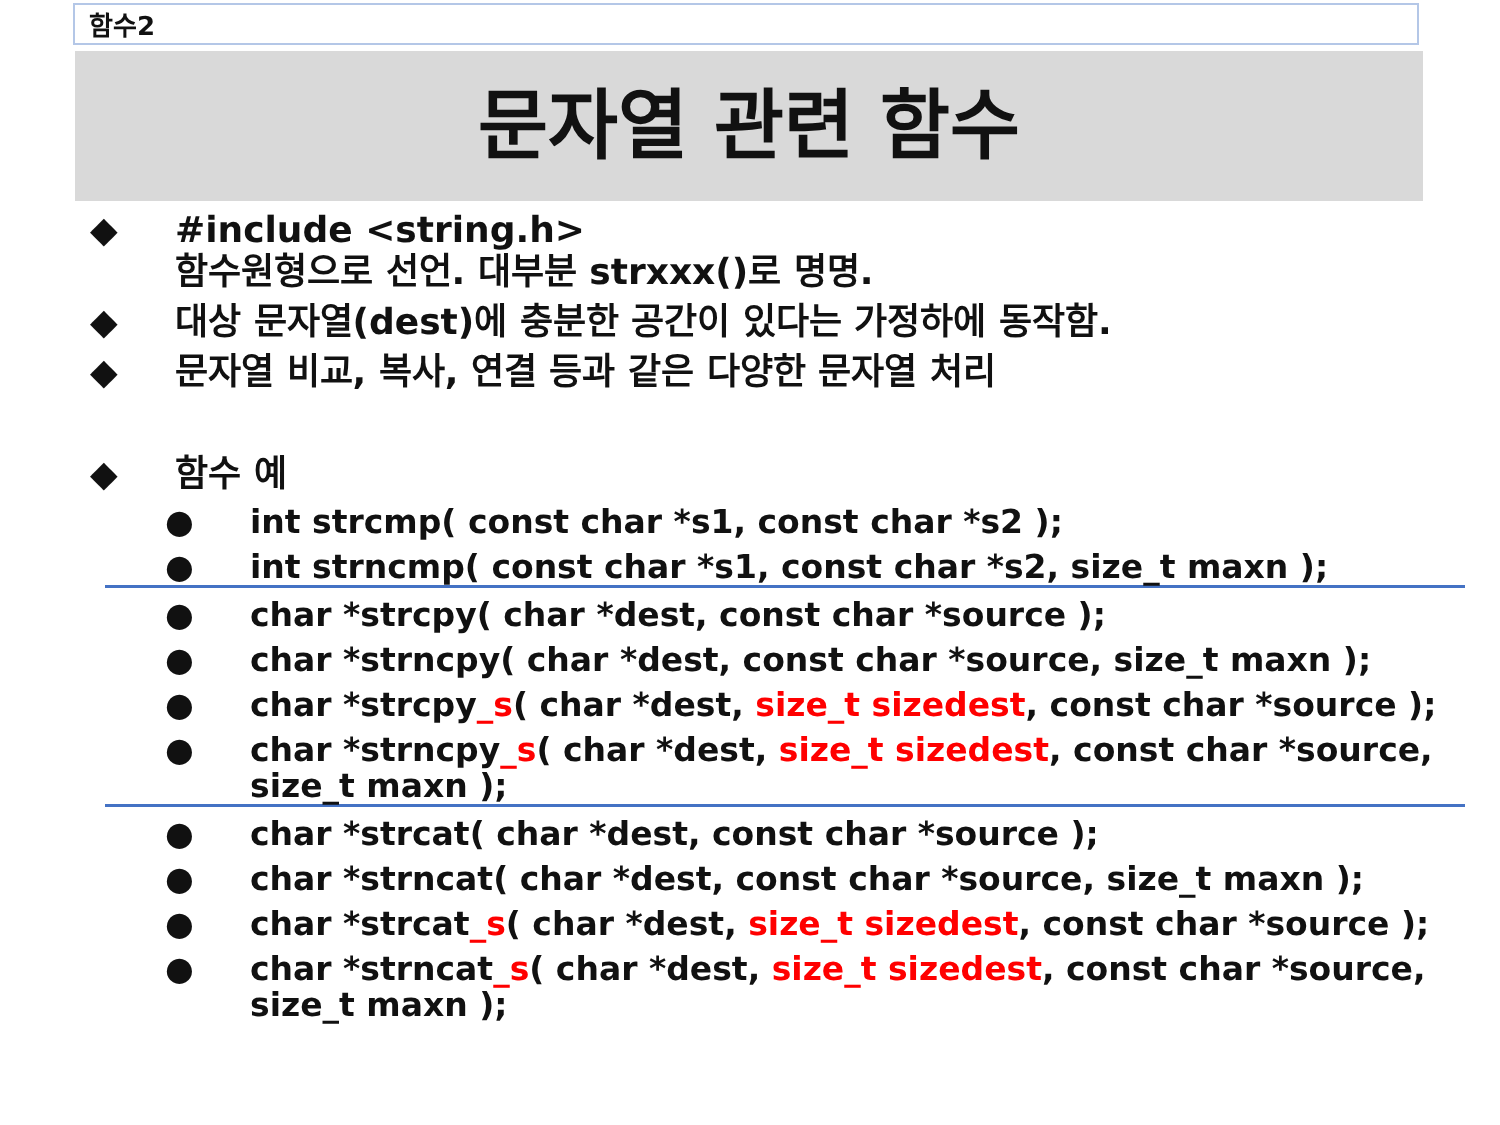함수2
문자열 관련 함수
◆ #include <string.h>
함수원형으로 선언. 대부분 strxxx()로 명명.
◆ 대상 문자열(dest)에 충분한 공간이 있다는 가정하에 동작함.
◆ 문자열 비교, 복사, 연결 등과 같은 다양한 문자열 처리
◆ 함수 예
● int strcmp( const char *s1, const char *s2 );
● int strncmp( const char *s1, const char *s2, size_t maxn );
● char *strcpy( char *dest, const char *source );
● char *strncpy( char *dest, const char *source, size_t maxn );
● char *strcpy_s( char *dest, size_t sizedest, const char *source );
● char *strncpy_s( char *dest, size_t sizedest, const char *source, size_t maxn );
● char *strcat( char *dest, const char *source );
● char *strncat( char *dest, const char *source, size_t maxn );
● char *strcat_s( char *dest, size_t sizedest, const char *source );
● char *strncat_s( char *dest, size_t sizedest, const char *source, size_t maxn );